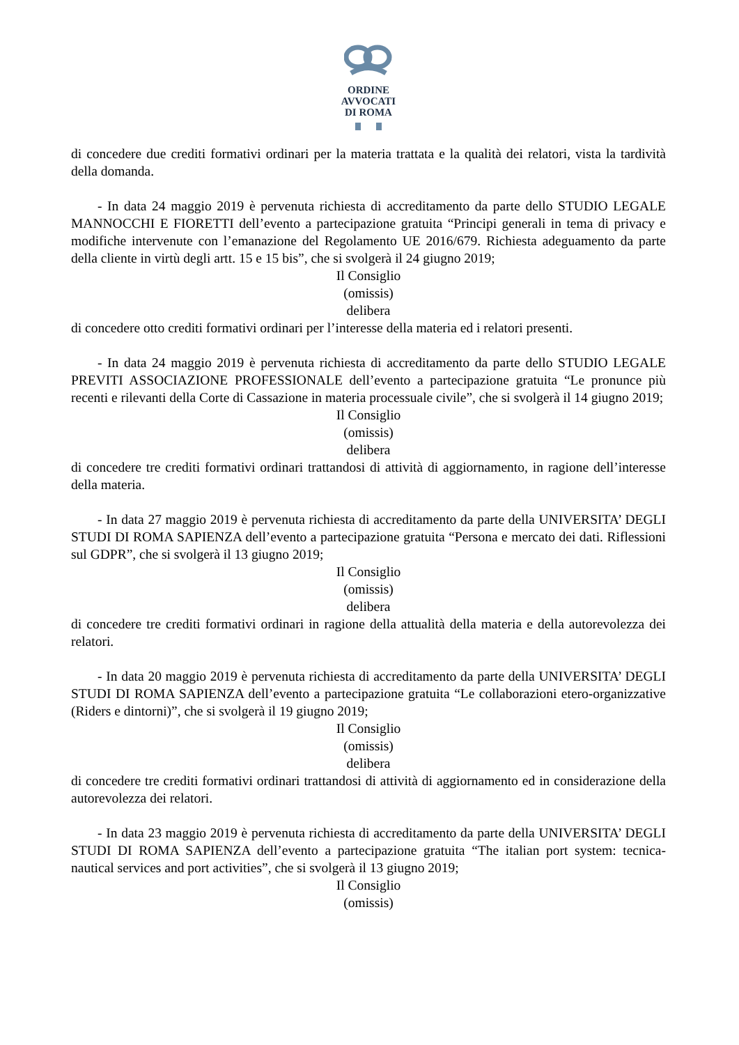ORDINE
AVVOCATI
DI ROMA
di concedere due crediti formativi ordinari per la materia trattata e la qualità dei relatori, vista la tardività della domanda.
- In data 24 maggio 2019 è pervenuta richiesta di accreditamento da parte dello STUDIO LEGALE MANNOCCHI E FIORETTI dell’evento a partecipazione gratuita “Principi generali in tema di privacy e modifiche intervenute con l’emanazione del Regolamento UE 2016/679. Richiesta adeguamento da parte della cliente in virtù degli artt. 15 e 15 bis”, che si svolgerà il 24 giugno 2019;
Il Consiglio
(omissis)
delibera
di concedere otto crediti formativi ordinari per l’interesse della materia ed i relatori presenti.
- In data 24 maggio 2019 è pervenuta richiesta di accreditamento da parte dello STUDIO LEGALE PREVITI ASSOCIAZIONE PROFESSIONALE dell’evento a partecipazione gratuita “Le pronunce più recenti e rilevanti della Corte di Cassazione in materia processuale civile”, che si svolgerà il 14 giugno 2019;
Il Consiglio
(omissis)
delibera
di concedere tre crediti formativi ordinari trattandosi di attività di aggiornamento, in ragione dell’interesse della materia.
- In data 27 maggio 2019 è pervenuta richiesta di accreditamento da parte della UNIVERSITA’ DEGLI STUDI DI ROMA SAPIENZA dell’evento a partecipazione gratuita “Persona e mercato dei dati. Riflessioni sul GDPR”, che si svolgerà il 13 giugno 2019;
Il Consiglio
(omissis)
delibera
di concedere tre crediti formativi ordinari in ragione della attualità della materia e della autorevolezza dei relatori.
- In data 20 maggio 2019 è pervenuta richiesta di accreditamento da parte della UNIVERSITA’ DEGLI STUDI DI ROMA SAPIENZA dell’evento a partecipazione gratuita “Le collaborazioni etero-organizzative (Riders e dintorni)”, che si svolgerà il 19 giugno 2019;
Il Consiglio
(omissis)
delibera
di concedere tre crediti formativi ordinari trattandosi di attività di aggiornamento ed in considerazione della autorevolezza dei relatori.
- In data 23 maggio 2019 è pervenuta richiesta di accreditamento da parte della UNIVERSITA’ DEGLI STUDI DI ROMA SAPIENZA dell’evento a partecipazione gratuita “The italian port system: tecnica-nautical services and port activities”, che si svolgerà il 13 giugno 2019;
Il Consiglio
(omissis)